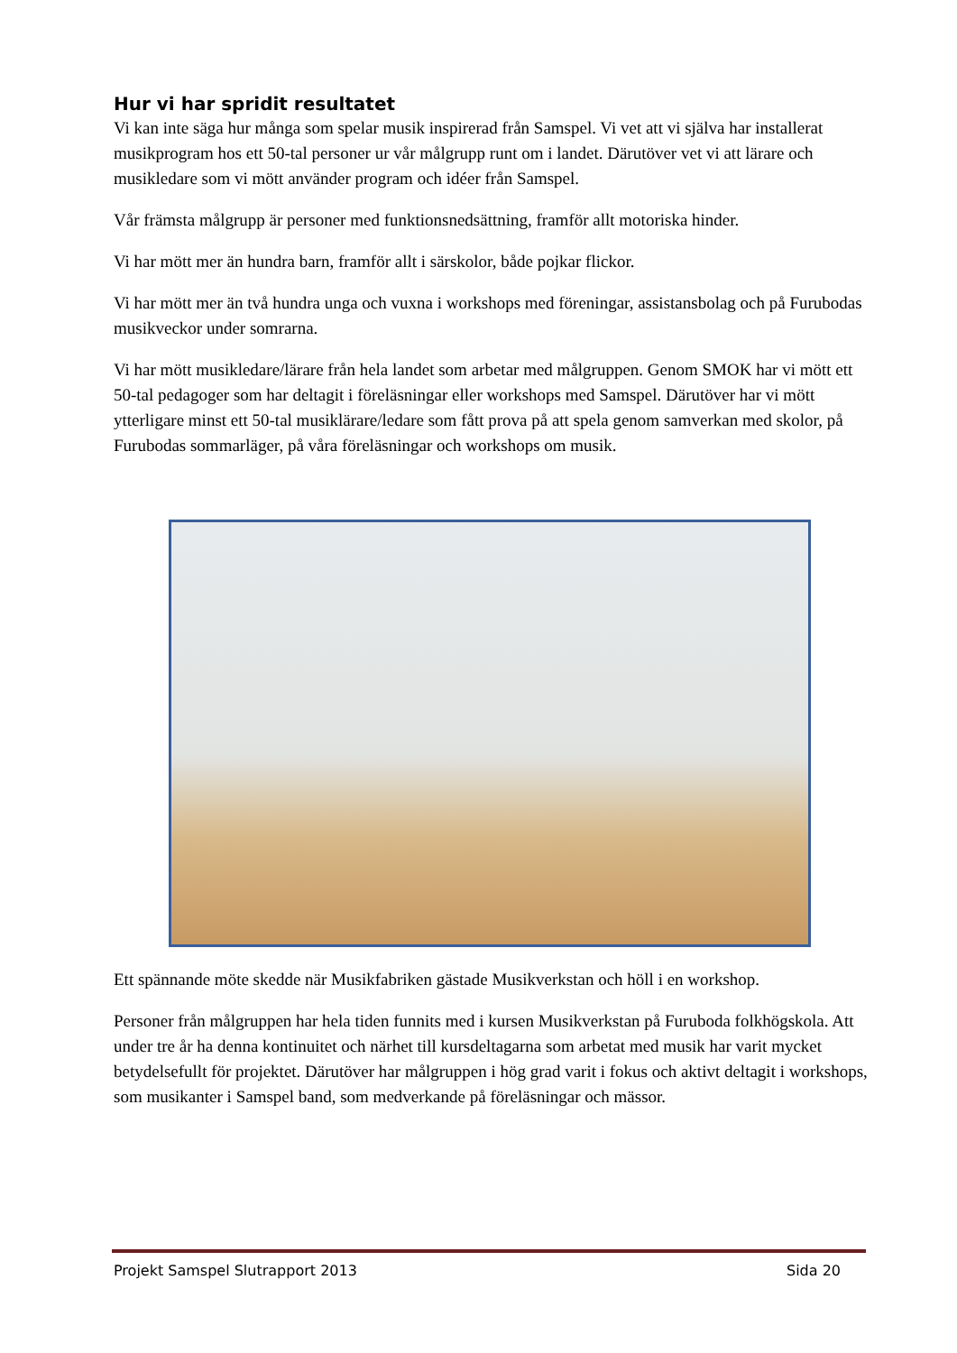Hur vi har spridit resultatet
Vi kan inte säga hur många som spelar musik inspirerad från Samspel. Vi vet att vi själva har installerat musikprogram hos ett 50-tal personer ur vår målgrupp runt om i landet. Därutöver vet vi att lärare och musikledare som vi mött använder program och idéer från Samspel.
Vår främsta målgrupp är personer med funktionsnedsättning, framför allt motoriska hinder.
Vi har mött mer än hundra barn, framför allt i särskolor, både pojkar flickor.
Vi har mött mer än två hundra unga och vuxna i workshops med föreningar, assistansbolag och på Furubodas musikveckor under somrarna.
Vi har mött musikledare/lärare från hela landet som arbetar med målgruppen. Genom SMOK har vi mött ett 50-tal pedagoger som har deltagit i föreläsningar eller workshops med Samspel. Därutöver har vi mött ytterligare minst ett 50-tal musiklärare/ledare som fått prova på att spela genom samverkan med skolor, på Furubodas sommarläger, på våra föreläsningar och workshops om musik.
Ett spännande möte skedde när Musikfabriken gästade Musikverkstan och höll i en workshop.
Personer från målgruppen har hela tiden funnits med i kursen Musikverkstan på Furuboda folkhögskola. Att under tre år ha denna kontinuitet och närhet till kursdeltagarna som arbetat med musik har varit mycket betydelsefullt för projektet. Därutöver har målgruppen i hög grad varit i fokus och aktivt deltagit i workshops, som musikanter i Samspel band, som medverkande på föreläsningar och mässor.
Projekt Samspel Slutrapport 2013 Sida 20